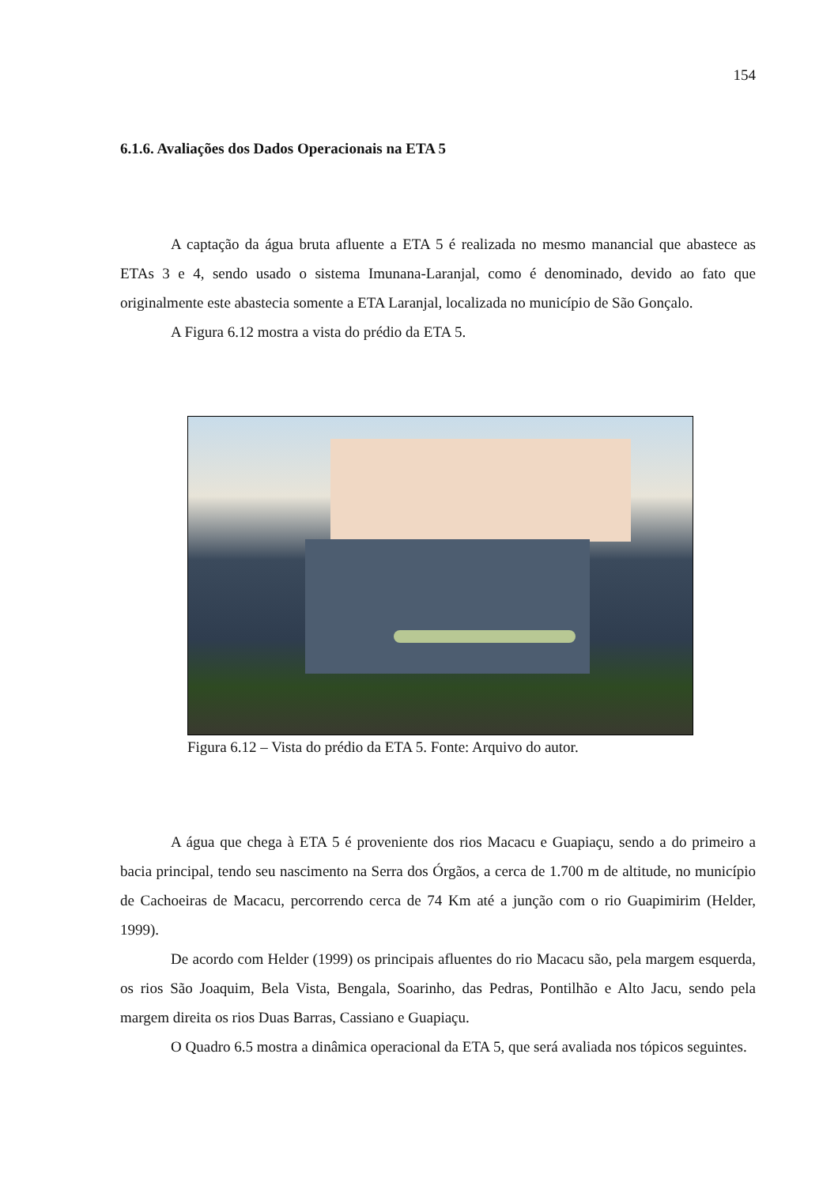154
6.1.6. Avaliações dos Dados Operacionais na ETA 5
A captação da água bruta afluente a ETA 5 é realizada no mesmo manancial que abastece as ETAs 3 e 4, sendo usado o sistema Imunana-Laranjal, como é denominado, devido ao fato que originalmente este abastecia somente a ETA Laranjal, localizada no município de São Gonçalo.
A Figura 6.12 mostra a vista do prédio da ETA 5.
Figura 6.12 – Vista do prédio da ETA 5. Fonte: Arquivo do autor.
A água que chega à ETA 5 é proveniente dos rios Macacu e Guapiaçu, sendo a do primeiro a bacia principal, tendo seu nascimento na Serra dos Órgãos, a cerca de 1.700 m de altitude, no município de Cachoeiras de Macacu, percorrendo cerca de 74 Km até a junção com o rio Guapimirim (Helder, 1999).
De acordo com Helder (1999) os principais afluentes do rio Macacu são, pela margem esquerda, os rios São Joaquim, Bela Vista, Bengala, Soarinho, das Pedras, Pontilhão e Alto Jacu, sendo pela margem direita os rios Duas Barras, Cassiano e Guapiaçu.
O Quadro 6.5 mostra a dinâmica operacional da ETA 5, que será avaliada nos tópicos seguintes.